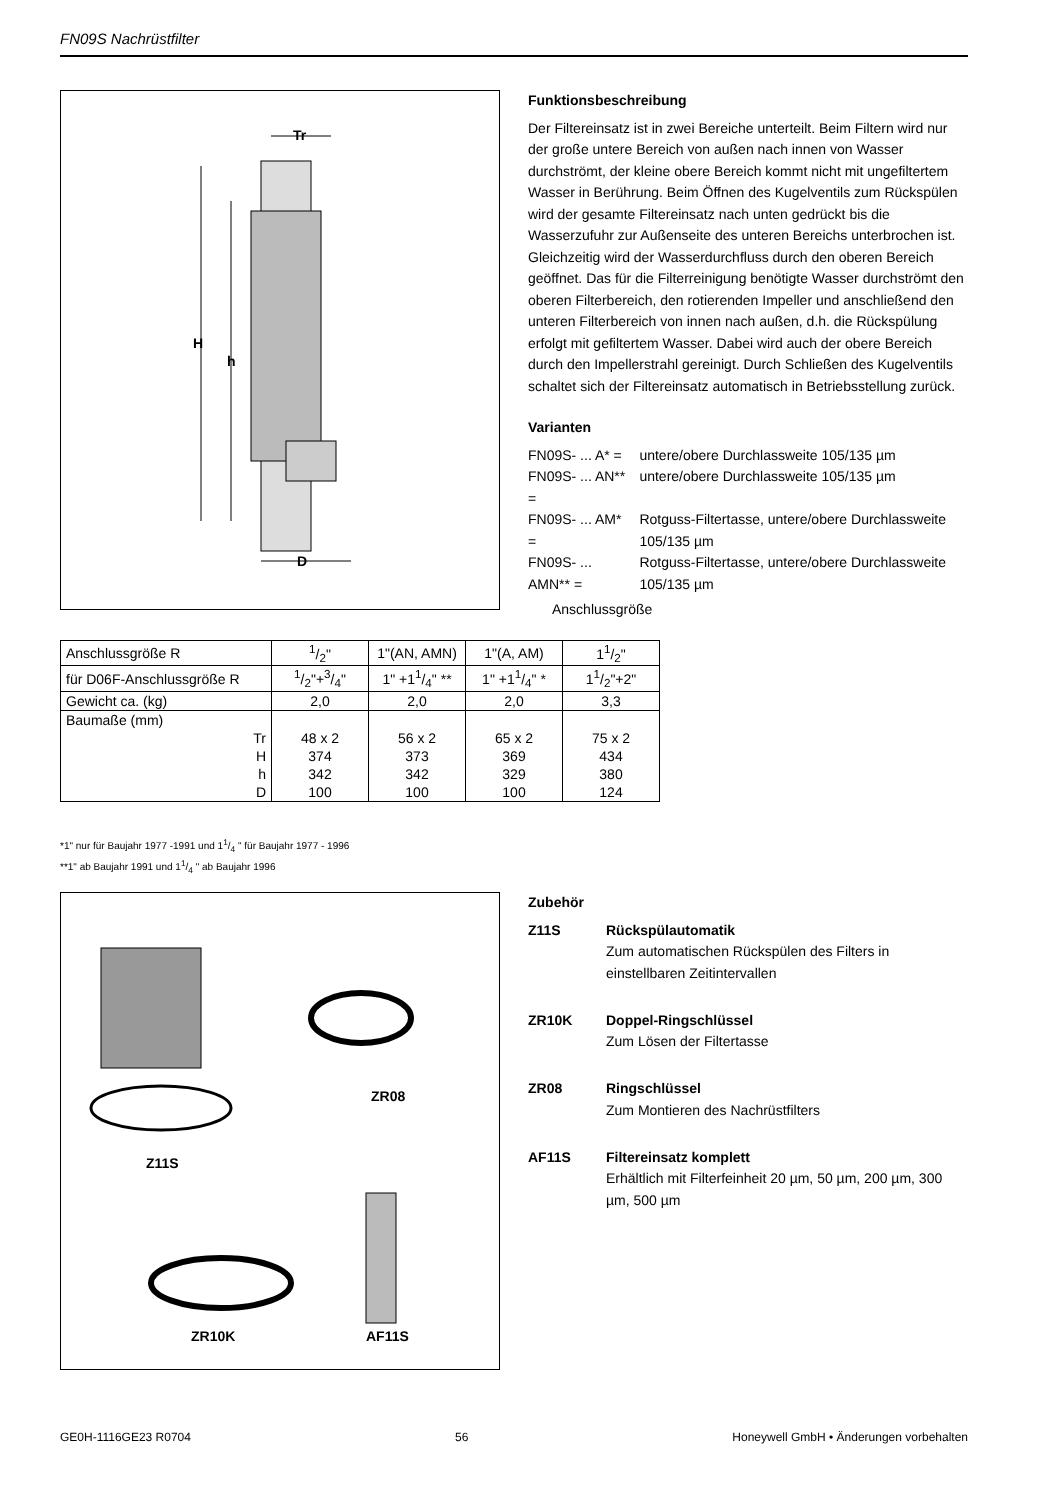FN09S Nachrüstfilter
Tr
H
h
D
Funktionsbeschreibung
Der Filtereinsatz ist in zwei Bereiche unterteilt. Beim Filtern wird nur der große untere Bereich von außen nach innen von Wasser durchströmt, der kleine obere Bereich kommt nicht mit ungefiltertem Wasser in Berührung. Beim Öffnen des Kugelventils zum Rückspülen wird der gesamte Filtereinsatz nach unten gedrückt bis die Wasserzufuhr zur Außenseite des unteren Bereichs unterbrochen ist. Gleichzeitig wird der Wasserdurchfluss durch den oberen Bereich geöffnet. Das für die Filterreinigung benötigte Wasser durchströmt den oberen Filterbereich, den rotierenden Impeller und anschließend den unteren Filterbereich von innen nach außen, d.h. die Rückspülung erfolgt mit gefiltertem Wasser. Dabei wird auch der obere Bereich durch den Impellerstrahl gereinigt. Durch Schließen des Kugelventils schaltet sich der Filtereinsatz automatisch in Betriebsstellung zurück.
Varianten
| FN09S- ... A* = | untere/obere Durchlassweite 105/135 µm |
| FN09S- ... AN** = | untere/obere Durchlassweite 105/135 µm |
| FN09S- ... AM* = | Rotguss-Filtertasse, untere/obere Durchlassweite 105/135 µm |
| FN09S- ... AMN** = | Rotguss-Filtertasse, untere/obere Durchlassweite 105/135 µm |
Anschlussgröße
| Anschlussgröße R | 1/2" | 1"(AN, AMN) | 1"(A, AM) | 11/2" |
| für D06F-Anschlussgröße R | 1/2"+3/4" | 1" +11/4" ** | 1" +11/4" * | 11/2"+2" |
| Gewicht ca. (kg) | 2,0 | 2,0 | 2,0 | 3,3 |
| Baumaße (mm) | | | | |
| Tr | 48 x 2 | 56 x 2 | 65 x 2 | 75 x 2 |
| H | 374 | 373 | 369 | 434 |
| h | 342 | 342 | 329 | 380 |
| D | 100 | 100 | 100 | 124 |
*1" nur für Baujahr 1977 -1991 und 11/4 " für Baujahr 1977 - 1996
**1" ab Baujahr 1991 und 11/4 " ab Baujahr 1996
ZR08
Z11S
ZR10K AF11S
Zubehör
| Z11S | Rückspülautomatik Zum automatischen Rückspülen des Filters in einstellbaren Zeitintervallen |
| ZR10K | Doppel-Ringschlüssel Zum Lösen der Filtertasse |
| ZR08 | Ringschlüssel Zum Montieren des Nachrüstfilters |
| AF11S | Filtereinsatz komplett Erhältlich mit Filterfeinheit 20 µm, 50 µm, 200 µm, 300 µm, 500 µm |
GE0H-1116GE23 R0704 56 Honeywell GmbH • Änderungen vorbehalten